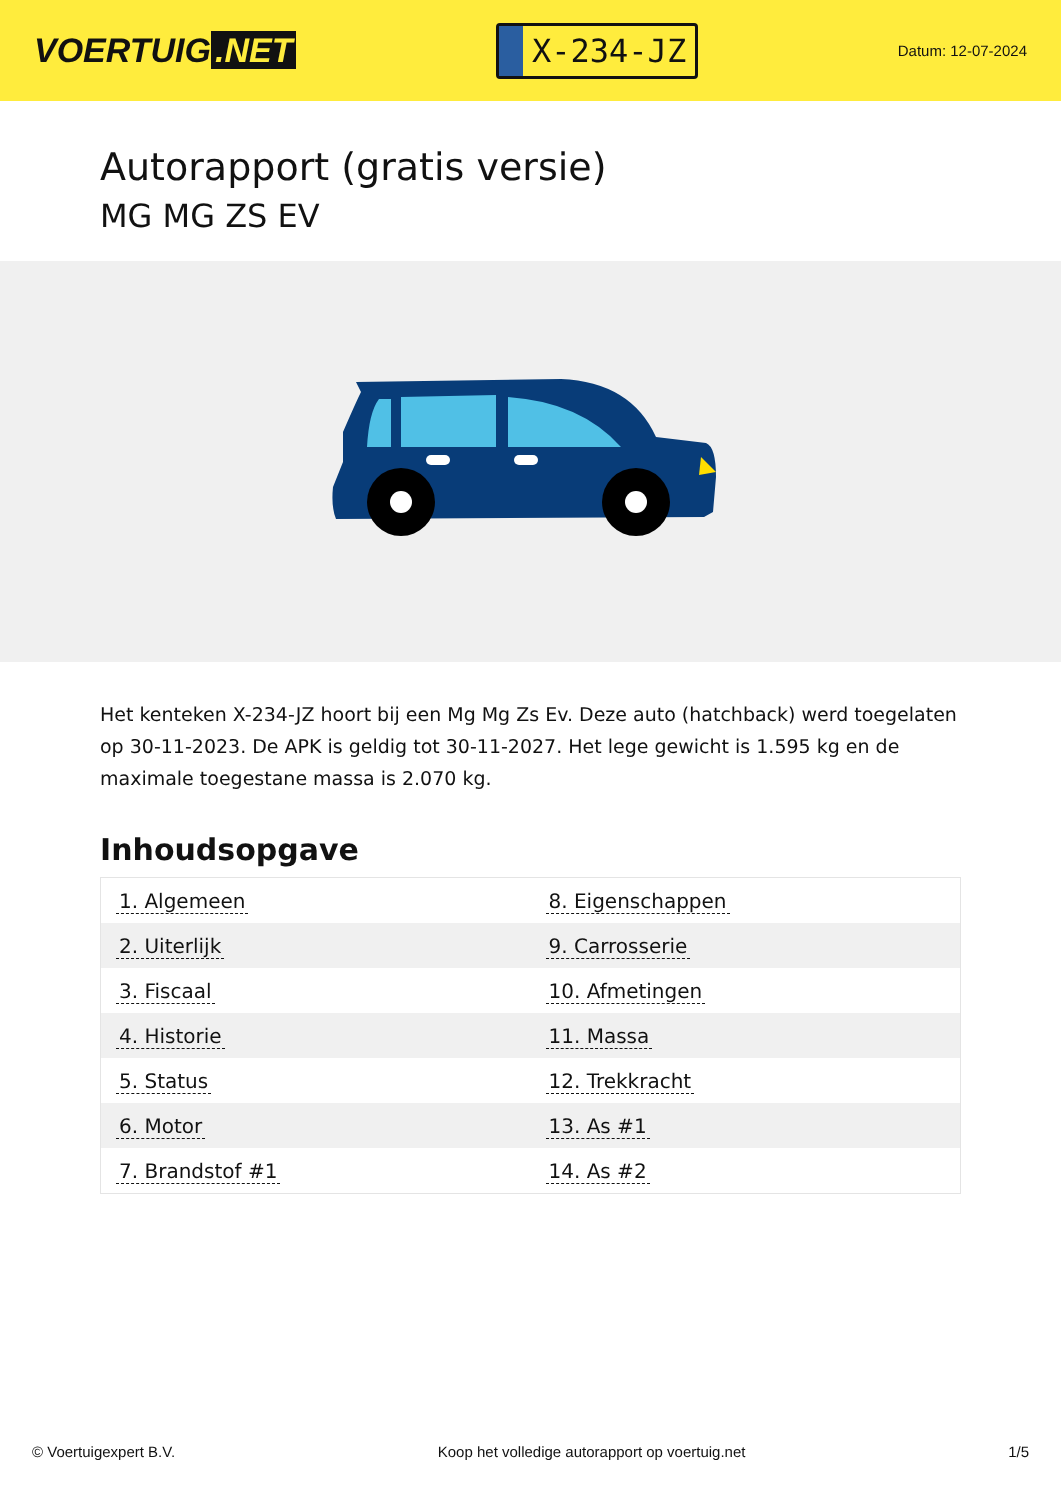VOERTUIG.NET
X-234-JZ
Datum: 12-07-2024
Autorapport (gratis versie)
MG MG ZS EV
Het kenteken X-234-JZ hoort bij een Mg Mg Zs Ev. Deze auto (hatchback) werd toegelaten op 30-11-2023. De APK is geldig tot 30-11-2027. Het lege gewicht is 1.595 kg en de maximale toegestane massa is 2.070 kg.
Inhoudsopgave
| 1. Algemeen | 8. Eigenschappen |
| 2. Uiterlijk | 9. Carrosserie |
| 3. Fiscaal | 10. Afmetingen |
| 4. Historie | 11. Massa |
| 5. Status | 12. Trekkracht |
| 6. Motor | 13. As #1 |
| 7. Brandstof #1 | 14. As #2 |
© Voertuigexpert B.V. Koop het volledige autorapport op voertuig.net 1/5